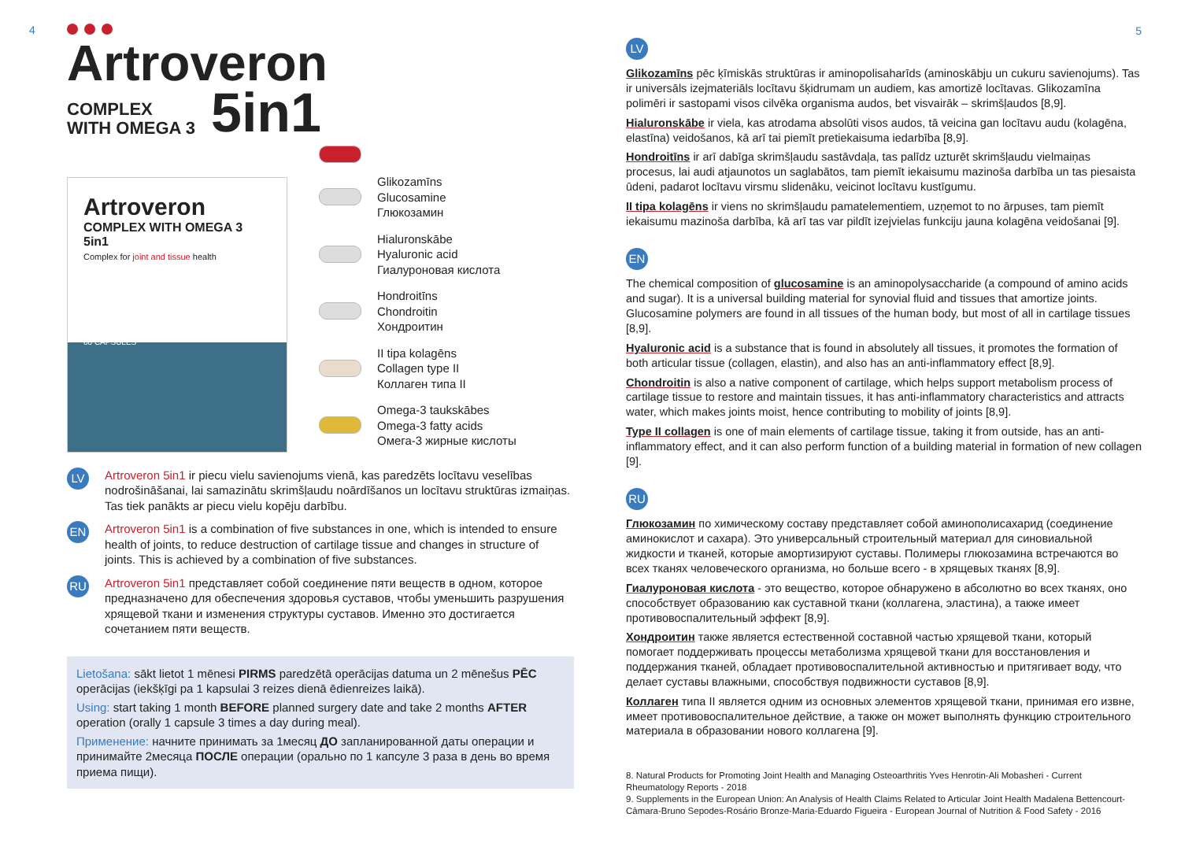4
Artroveron
COMPLEX
WITH OMEGA 3
5in1
Artroveron
COMPLEX WITH OMEGA 3 5in1
Complex for joint and tissue health
60 CAPSULES
Glikozamīns
Glucosamine
Глюкозамин
Hialuronskābe
Hyaluronic acid
Гиалуроновая кислота
Hondroitīns
Chondroitin
Хондроитин
II tipa kolagēns
Collagen type II
Коллаген типа II
Omega-3 taukskābes
Omega-3 fatty acids
Омега-3 жирные кислоты
LV
Artroveron 5in1 ir piecu vielu savienojums vienā, kas paredzēts locītavu veselības nodrošināšanai, lai samazinātu skrimšļaudu noārdīšanos un locītavu struktūras izmaiņas. Tas tiek panākts ar piecu vielu kopēju darbību.
EN
Artroveron 5in1 is a combination of five substances in one, which is intended to ensure health of joints, to reduce destruction of cartilage tissue and changes in structure of joints. This is achieved by a combination of five substances.
RU
Artroveron 5in1 представляет собой соединение пяти веществ в одном, которое предназначено для обеспечения здоровья суставов, чтобы уменьшить разрушения хрящевой ткани и изменения структуры суставов. Именно это достигается сочетанием пяти веществ.
Lietošana: sākt lietot 1 mēnesi PIRMS paredzētā operācijas datuma un 2 mēnešus PĒC operācijas (iekšķīgi pa 1 kapsulai 3 reizes dienā ēdienreizes laikā).
Using: start taking 1 month BEFORE planned surgery date and take 2 months AFTER operation (orally 1 capsule 3 times a day during meal).
Применение: начните принимать за 1месяц ДО запланированной даты операции и принимайте 2месяца ПОСЛЕ операции (орально по 1 капсуле 3 раза в день во время приема пищи).
5
LV
Glikozamīns pēc ķīmiskās struktūras ir aminopolisaharīds (aminoskābju un cukuru savienojums). Tas ir universāls izejmateriāls locītavu šķidrumam un audiem, kas amortizē locītavas. Glikozamīna polimēri ir sastopami visos cilvēka organisma audos, bet visvairāk – skrimšļaudos [8,9].
Hialuronskābe ir viela, kas atrodama absolūti visos audos, tā veicina gan locītavu audu (kolagēna, elastīna) veidošanos, kā arī tai piemīt pretiekaisuma iedarbība [8,9].
Hondroitīns ir arī dabīga skrimšļaudu sastāvdaļa, tas palīdz uzturēt skrimšļaudu vielmaiņas procesus, lai audi atjaunotos un saglabātos, tam piemīt iekaisumu mazinoša darbība un tas piesaista ūdeni, padarot locītavu virsmu slidenāku, veicinot locītavu kustīgumu.
II tipa kolagēns ir viens no skrimšļaudu pamatelementiem, uzņemot to no ārpuses, tam piemīt iekaisumu mazinoša darbība, kā arī tas var pildīt izejvielas funkciju jauna kolagēna veidošanai [9].
EN
The chemical composition of glucosamine is an aminopolysaccharide (a compound of amino acids and sugar). It is a universal building material for synovial fluid and tissues that amortize joints. Glucosamine polymers are found in all tissues of the human body, but most of all in cartilage tissues [8,9].
Hyaluronic acid is a substance that is found in absolutely all tissues, it promotes the formation of both articular tissue (collagen, elastin), and also has an anti-inflammatory effect [8,9].
Chondroitin is also a native component of cartilage, which helps support metabolism process of cartilage tissue to restore and maintain tissues, it has anti-inflammatory characteristics and attracts water, which makes joints moist, hence contributing to mobility of joints [8,9].
Type II collagen is one of main elements of cartilage tissue, taking it from outside, has an anti-inflammatory effect, and it can also perform function of a building material in formation of new collagen [9].
RU
Глюкозамин по химическому составу представляет собой аминополисахарид (соединение аминокислот и сахара). Это универсальный строительный материал для синовиальной жидкости и тканей, которые амортизируют суставы. Полимеры глюкозамина встречаются во всех тканях человеческого организма, но больше всего - в хрящевых тканях [8,9].
Гиалуроновая кислота - это вещество, которое обнаружено в абсолютно во всех тканях, оно способствует образованию как суставной ткани (коллагена, эластина), а также имеет противовоспалительный эффект [8,9].
Хондроитин также является естественной составной частью хрящевой ткани, который помогает поддерживать процессы метаболизма хрящевой ткани для восстановления и поддержания тканей, обладает противовоспалительной активностью и притягивает воду, что делает суставы влажными, способствуя подвижности суставов [8,9].
Коллаген типа II является одним из основных элементов хрящевой ткани, принимая его извне, имеет противовоспалительное действие, а также он может выполнять функцию строительного материала в образовании нового коллагена [9].
8. Natural Products for Promoting Joint Health and Managing Osteoarthritis Yves Henrotin-Ali Mobasheri - Current Rheumatology Reports - 2018
9. Supplements in the European Union: An Analysis of Health Claims Related to Articular Joint Health Madalena Bettencourt-Câmara-Bruno Sepodes-Rosário Bronze-Maria-Eduardo Figueira - European Journal of Nutrition & Food Safety - 2016